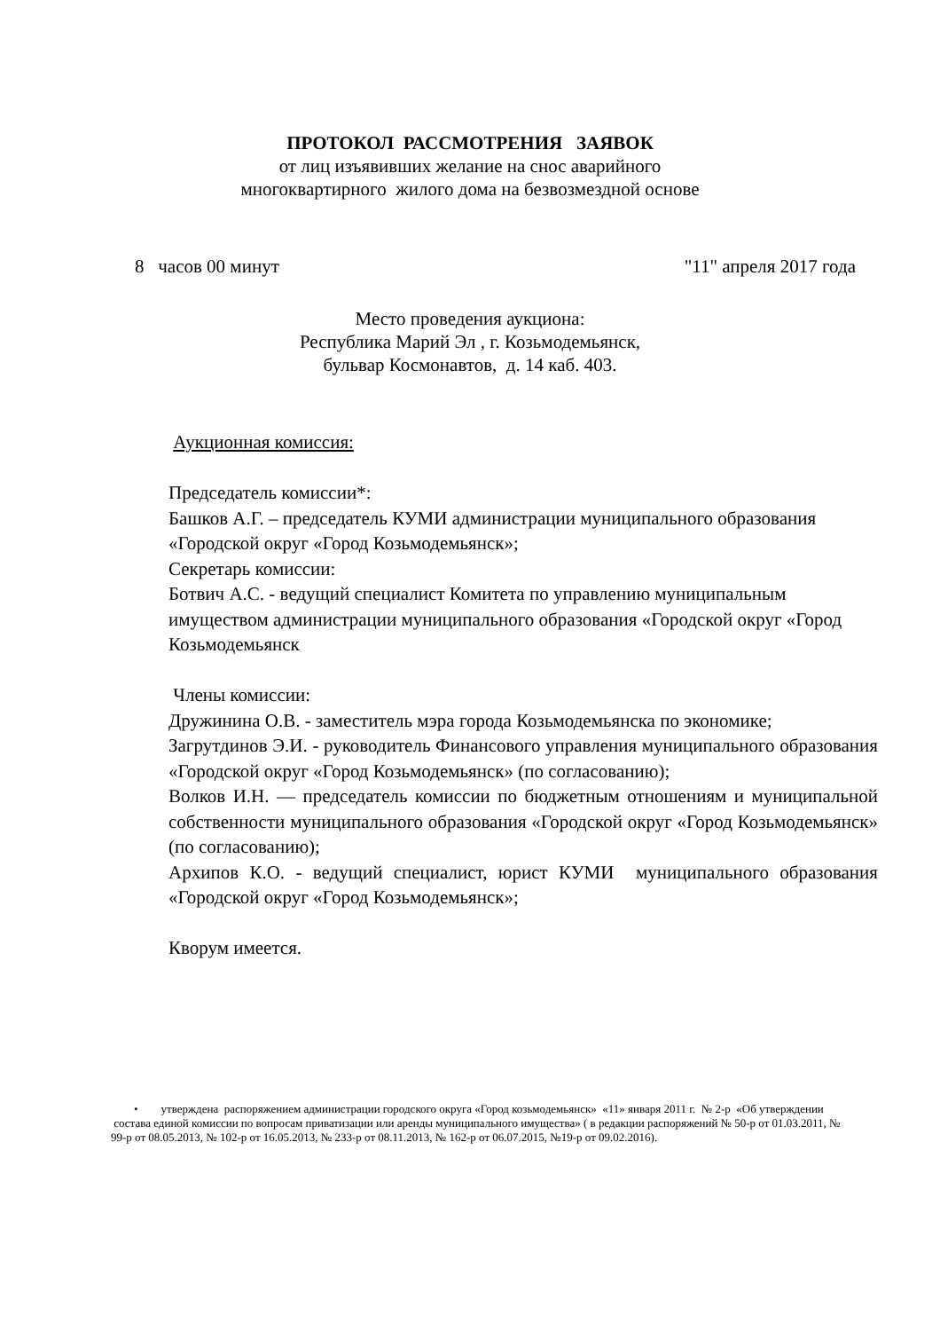ПРОТОКОЛ РАССМОТРЕНИЯ ЗАЯВОК
от лиц изъявивших желание на снос аварийного
многоквартирного жилого дома на безвозмездной основе
8 часов 00 минут "11" апреля 2017 года
Место проведения аукциона:
Республика Марий Эл , г. Козьмодемьянск,
бульвар Космонавтов, д. 14 каб. 403.
Аукционная комиссия:
Председатель комиссии*:
Башков А.Г. – председатель КУМИ администрации муниципального образования «Городской округ «Город Козьмодемьянск»;
Секретарь комиссии:
Ботвич А.С. - ведущий специалист Комитета по управлению муниципальным имуществом администрации муниципального образования «Городской округ «Город Козьмодемьянск
Члены комиссии:
Дружинина О.В. - заместитель мэра города Козьмодемьянска по экономике;
Загрутдинов Э.И. - руководитель Финансового управления муниципального образования «Городской округ «Город Козьмодемьянск» (по согласованию);
Волков И.Н. — председатель комиссии по бюджетным отношениям и муниципальной собственности муниципального образования «Городской округ «Город Козьмодемьянск» (по согласованию);
Архипов К.О. - ведущий специалист, юрист КУМИ муниципального образования «Городской округ «Город Козьмодемьянск»;
Кворум имеется.
• утверждена распоряжением администрации городского округа «Город козьмодемьянск» «11» января 2011 г. № 2-р «Об утверждении состава единой комиссии по вопросам приватизации или аренды муниципального имущества» ( в редакции распоряжений № 50-р от 01.03.2011, № 99-р от 08.05.2013, № 102-р от 16.05.2013, № 233-р от 08.11.2013, № 162-р от 06.07.2015, №19-р от 09.02.2016).